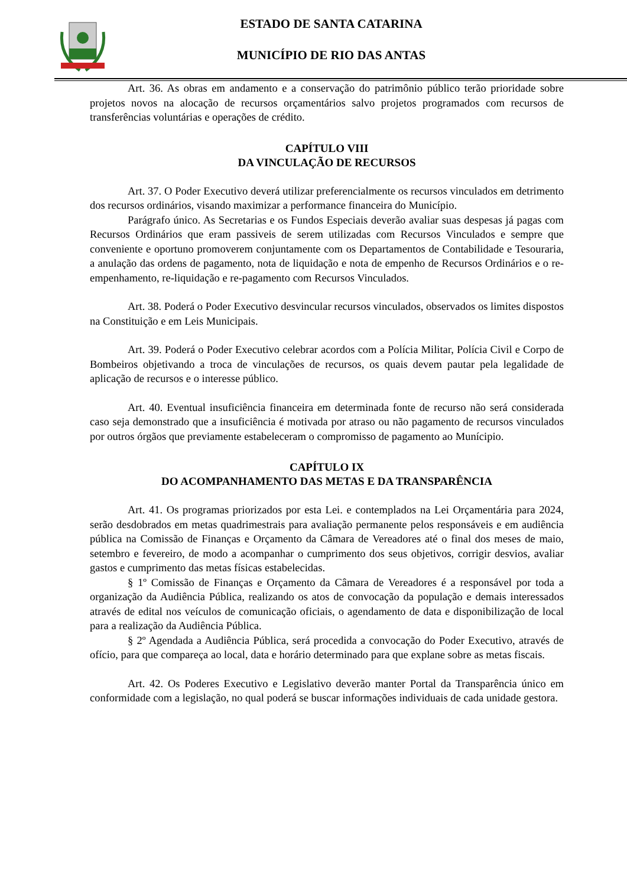ESTADO DE SANTA CATARINA
MUNICÍPIO DE RIO DAS ANTAS
Art. 36. As obras em andamento e a conservação do patrimônio público terão prioridade sobre projetos novos na alocação de recursos orçamentários salvo projetos programados com recursos de transferências voluntárias e operações de crédito.
CAPÍTULO VIII
DA VINCULAÇÃO DE RECURSOS
Art. 37. O Poder Executivo deverá utilizar preferencialmente os recursos vinculados em detrimento dos recursos ordinários, visando maximizar a performance financeira do Município.
Parágrafo único. As Secretarias e os Fundos Especiais deverão avaliar suas despesas já pagas com Recursos Ordinários que eram passiveis de serem utilizadas com Recursos Vinculados e sempre que conveniente e oportuno promoverem conjuntamente com os Departamentos de Contabilidade e Tesouraria, a anulação das ordens de pagamento, nota de liquidação e nota de empenho de Recursos Ordinários e o re-empenhamento, re-liquidação e re-pagamento com Recursos Vinculados.
Art. 38. Poderá o Poder Executivo desvincular recursos vinculados, observados os limites dispostos na Constituição e em Leis Municipais.
Art. 39. Poderá o Poder Executivo celebrar acordos com a Polícia Militar, Polícia Civil e Corpo de Bombeiros objetivando a troca de vinculações de recursos, os quais devem pautar pela legalidade de aplicação de recursos e o interesse público.
Art. 40. Eventual insuficiência financeira em determinada fonte de recurso não será considerada caso seja demonstrado que a insuficiência é motivada por atraso ou não pagamento de recursos vinculados por outros órgãos que previamente estabeleceram o compromisso de pagamento ao Munícipio.
CAPÍTULO IX
DO ACOMPANHAMENTO DAS METAS E DA TRANSPARÊNCIA
Art. 41. Os programas priorizados por esta Lei. e contemplados na Lei Orçamentária para 2024, serão desdobrados em metas quadrimestrais para avaliação permanente pelos responsáveis e em audiência pública na Comissão de Finanças e Orçamento da Câmara de Vereadores até o final dos meses de maio, setembro e fevereiro, de modo a acompanhar o cumprimento dos seus objetivos, corrigir desvios, avaliar gastos e cumprimento das metas físicas estabelecidas.
§ 1º Comissão de Finanças e Orçamento da Câmara de Vereadores é a responsável por toda a organização da Audiência Pública, realizando os atos de convocação da população e demais interessados através de edital nos veículos de comunicação oficiais, o agendamento de data e disponibilização de local para a realização da Audiência Pública.
§ 2º Agendada a Audiência Pública, será procedida a convocação do Poder Executivo, através de ofício, para que compareça ao local, data e horário determinado para que explane sobre as metas fiscais.
Art. 42. Os Poderes Executivo e Legislativo deverão manter Portal da Transparência único em conformidade com a legislação, no qual poderá se buscar informações individuais de cada unidade gestora.